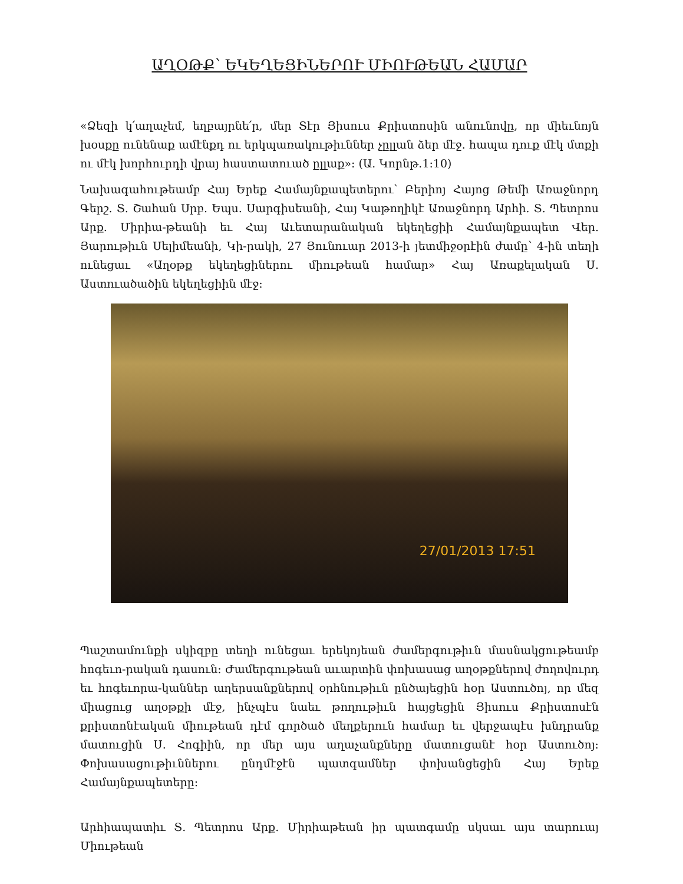ԱՂՕԹՔ՝ ԵԿԵՂԵՑԻՆԵՐՈՒ ՄԻՈՒԹԵԱՆ ՀԱՄԱՐ
«Ձեզի կ՛աղաչեմ, եղբայրնե՛ր, մեր Տէր Յիսուս Քրիստոսին անունովը, որ միեւնոյն խօսքը ունենաք ամէնքդ ու երկպառակութիւններ չըլլան ձեր մէջ. հապա դուք մէկ մտքի ու մէկ խորհուրդի վրայ հաստատուած ըլլաք»: (Ա. Կորնթ.1:10)
Նախագահութեամբ Հայ Երեք Համայնքապետերու՝ Բերիոյ Հայոց Թեմի Առաջնորդ Գերշ. Տ. Շահան Սրբ. Եպս. Սարգիսեանի, Հայ Կաթողիկէ Առաջնորդ Արհի. Տ. Պետրոս Արք. Միրիա-թեանի եւ Հայ Աւետարանական եկեղեցիի Համայնքապետ Վեր. Յարութիւն Սելիմեանի, Կի-րակի, 27 Յունուար 2013-ի յետմիջօրէին ժամը՝ 4-ին տեղի ունեցաւ «Աղօթք եկեղեցիներու միութեան համար» Հայ Առաքելական Ս. Աստուածածին եկեղեցիին մէջ:
27/01/2013 17:51
Պաշտամունքի սկիզբը տեղի ունեցաւ երեկոյեան ժամերգութիւն մասնակցութեամբ հոգեւո-րական դասուն: Ժամերգութեան աւարտին փոխասաց աղօթքներով ժողովուրդ եւ հոգեւորա-կաններ աղերսանքներով օրհնութիւն ընծայեցին հօր Աստուծոյ, որ մեզ միացուց աղօթքի մէջ, ինչպէս նաեւ թողութիւն հայցեցին Յիսուս Քրիստոսէն քրիստոնէական միութեան դէմ գործած մեղքերուն համար եւ վերջապէս խնդրանք մատուցին Ս. Հոգիին, որ մեր այս աղաչանքները մատուցանէ հօր Աստուծոյ: Փոխասացութիւններու ընդմէջէն պատգամներ փոխանցեցին Հայ Երեք Համայնքապետերը:
Արհիապատիւ Տ. Պետրոս Արք. Միրիաթեան իր պատգամը սկսաւ այս տարուայ Միութեան